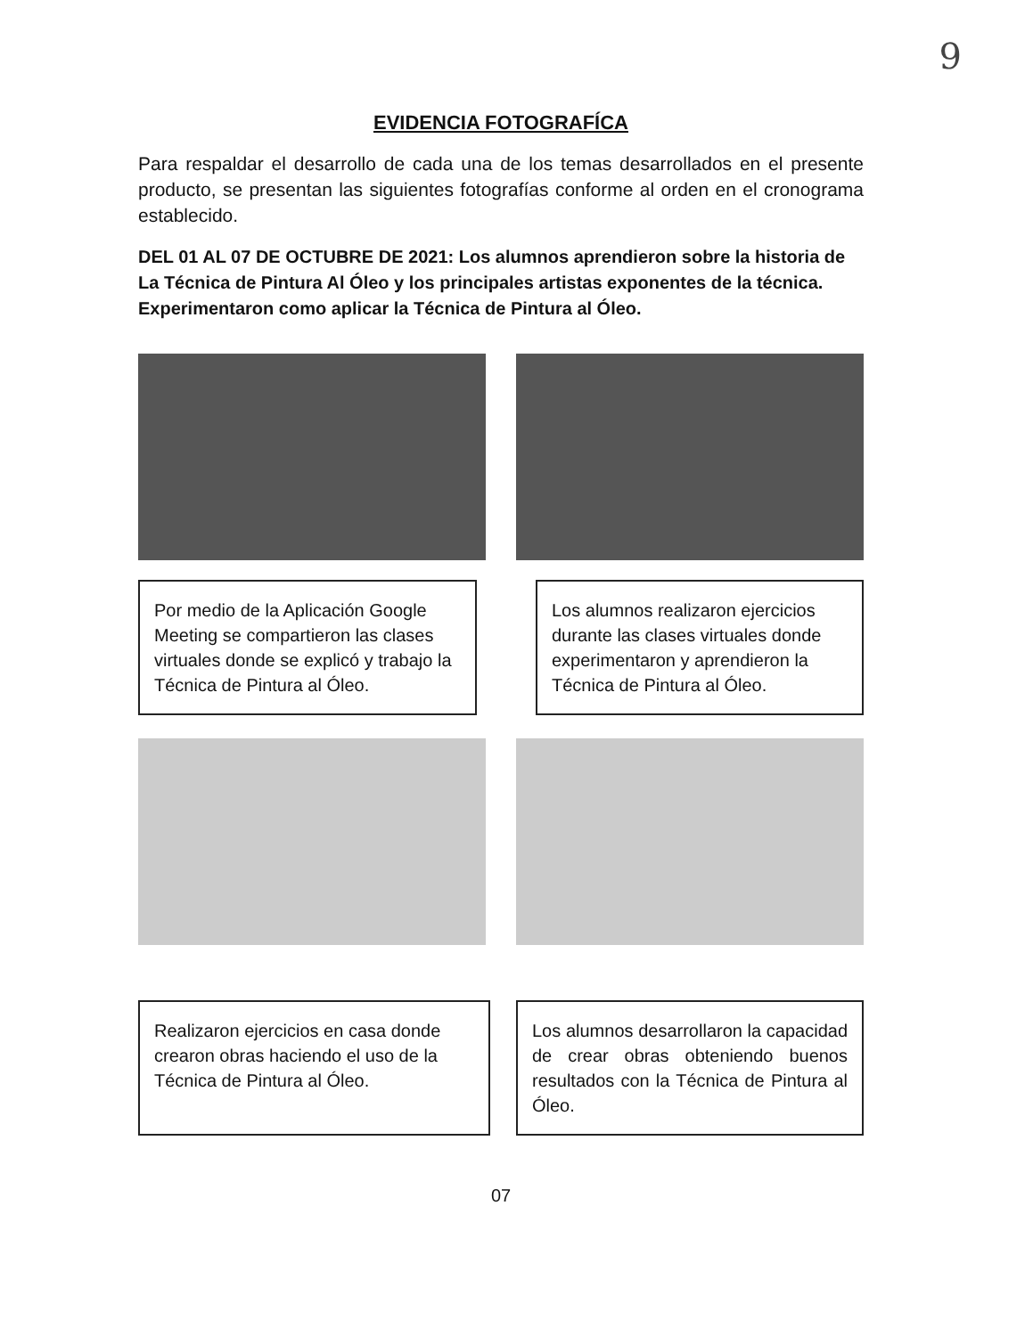9
EVIDENCIA FOTOGRAFÍCA
Para respaldar el desarrollo de cada una de los temas desarrollados en el presente producto, se presentan las siguientes fotografías conforme al orden en el cronograma establecido.
DEL 01 AL 07 DE OCTUBRE DE 2021: Los alumnos aprendieron sobre la historia de La Técnica de Pintura Al Óleo y los principales artistas exponentes de la técnica. Experimentaron como aplicar la Técnica de Pintura al Óleo.
Por medio de la Aplicación Google Meeting se compartieron las clases virtuales donde se explicó y trabajo la Técnica de Pintura al Óleo.
Los alumnos realizaron ejercicios durante las clases virtuales donde experimentaron y aprendieron la Técnica de Pintura al Óleo.
Realizaron ejercicios en casa donde crearon obras haciendo el uso de la Técnica de Pintura al Óleo.
Los alumnos desarrollaron la capacidad de crear obras obteniendo buenos resultados con la Técnica de Pintura al Óleo.
07